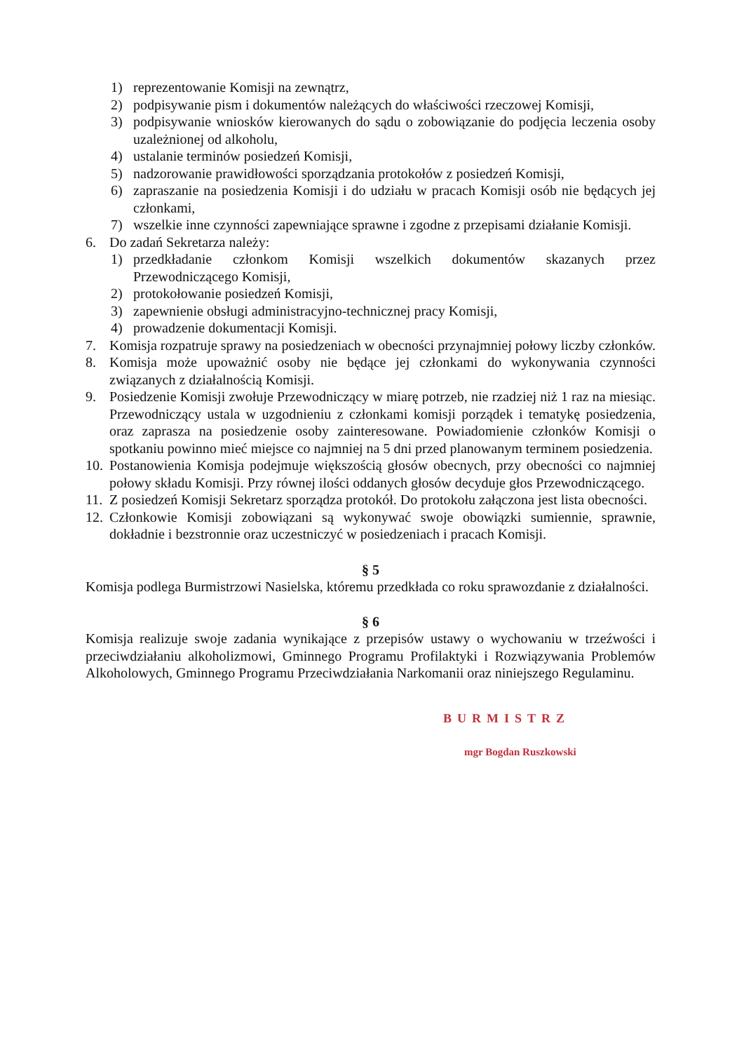1) reprezentowanie Komisji na zewnątrz,
2) podpisywanie pism i dokumentów należących do właściwości rzeczowej Komisji,
3) podpisywanie wniosków kierowanych do sądu o zobowiązanie do podjęcia leczenia osoby uzależnionej od alkoholu,
4) ustalanie terminów posiedzeń Komisji,
5) nadzorowanie prawidłowości sporządzania protokołów z posiedzeń Komisji,
6) zapraszanie na posiedzenia Komisji i do udziału w pracach Komisji osób nie będących jej członkami,
7) wszelkie inne czynności zapewniające sprawne i zgodne z przepisami działanie Komisji.
6. Do zadań Sekretarza należy:
1) przedkładanie członkom Komisji wszelkich dokumentów skazanych przez Przewodniczącego Komisji,
2) protokołowanie posiedzeń Komisji,
3) zapewnienie obsługi administracyjno-technicznej pracy Komisji,
4) prowadzenie dokumentacji Komisji.
7. Komisja rozpatruje sprawy na posiedzeniach w obecności przynajmniej połowy liczby członków.
8. Komisja może upoważnić osoby nie będące jej członkami do wykonywania czynności związanych z działalnością Komisji.
9. Posiedzenie Komisji zwołuje Przewodniczący w miarę potrzeb, nie rzadziej niż 1 raz na miesiąc. Przewodniczący ustala w uzgodnieniu z członkami komisji porządek i tematykę posiedzenia, oraz zaprasza na posiedzenie osoby zainteresowane. Powiadomienie członków Komisji o spotkaniu powinno mieć miejsce co najmniej na 5 dni przed planowanym terminem posiedzenia.
10. Postanowienia Komisja podejmuje większością głosów obecnych, przy obecności co najmniej połowy składu Komisji. Przy równej ilości oddanych głosów decyduje głos Przewodniczącego.
11. Z posiedzeń Komisji Sekretarz sporządza protokół. Do protokołu załączona jest lista obecności.
12. Członkowie Komisji zobowiązani są wykonywać swoje obowiązki sumiennie, sprawnie, dokładnie i bezstronnie oraz uczestniczyć w posiedzeniach i pracach Komisji.
§ 5
Komisja podlega Burmistrzowi Nasielska, któremu przedkłada co roku sprawozdanie z działalności.
§ 6
Komisja realizuje swoje zadania wynikające z przepisów ustawy o wychowaniu w trzeźwości i przeciwdziałaniu alkoholizmowi, Gminnego Programu Profilaktyki i Rozwiązywania Problemów Alkoholowych, Gminnego Programu Przeciwdziałania Narkomanii oraz niniejszego Regulaminu.
BURMISTRZ
mgr Bogdan Ruszkowski